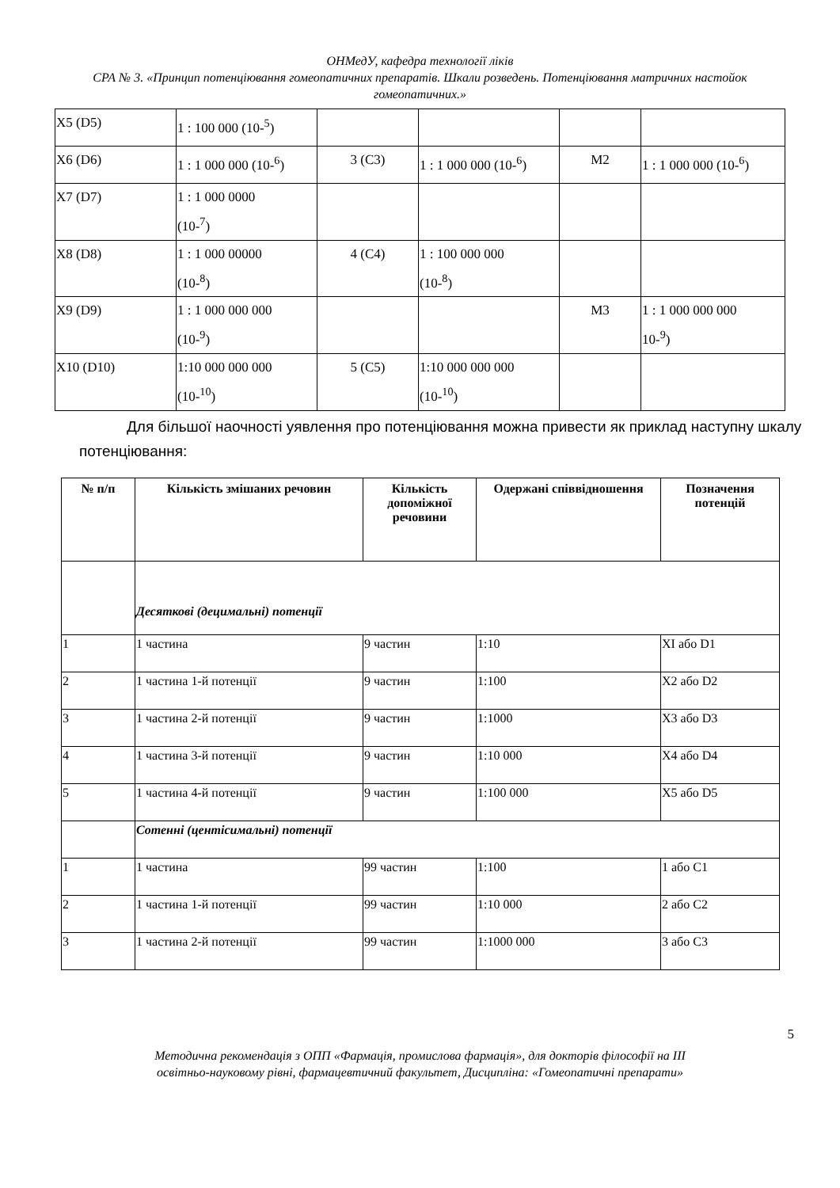ОНМедУ, кафедра технології ліків
СРА № 3. «Принцип потенціювання гомеопатичних препаратів. Шкали розведень. Потенціювання матричних настойок гомеопатичних.»
| X5 (D5) | 1 : 100 000 (10-<sup>5</sup>) | | | | |
| X6 (D6) | 1 : 1 000 000 (10-<sup>6</sup>) | 3 (C3) | 1 : 1 000 000 (10-<sup>6</sup>) | M2 | 1 : 1 000 000 (10-<sup>6</sup>) |
| X7 (D7) | 1 : 1 000 0000 (10-<sup>7</sup>) | | | | |
| X8 (D8) | 1 : 1 000 00000 (10-<sup>8</sup>) | 4 (C4) | 1 : 100 000 000 (10-<sup>8</sup>) | | |
| X9 (D9) | 1 : 1 000 000 000 (10-<sup>9</sup>) | | | M3 | 1 : 1 000 000 000 10-<sup>9</sup>) |
| X10 (D10) | 1:10 000 000 000 (10-<sup>10</sup>) | 5 (C5) | 1:10 000 000 000 (10-<sup>10</sup>) | | |
Для більшої наочності уявлення про потенціювання можна привести як приклад наступну шкалу потенціювання:
| № п/п | Кількість змішаних речовин | Кількість допоміжної речовини | Одержані співвідношення | Позначення потенцій |
| --- | --- | --- | --- | --- |
| | Десяткові (децимальні) потенції | | | |
| 1 | 1 частина | 9 частин | 1:10 | XI або D1 |
| 2 | 1 частина 1-й потенції | 9 частин | 1:100 | X2 або D2 |
| 3 | 1 частина 2-й потенції | 9 частин | 1:1000 | X3 або D3 |
| 4 | 1 частина 3-й потенції | 9 частин | 1:10 000 | X4 або D4 |
| 5 | 1 частина 4-й потенції | 9 частин | 1:100 000 | X5 або D5 |
| | Сотенні (центісимальні) потенції | | | |
| 1 | 1 частина | 99 частин | 1:100 | 1 або C1 |
| 2 | 1 частина 1-й потенції | 99 частин | 1:10 000 | 2 або C2 |
| 3 | 1 частина 2-й потенції | 99 частин | 1:1000 000 | 3 або C3 |
5
Методична рекомендація з ОПП «Фармація, промислова фармація», для докторів філософії на III
освітньо-науковому рівні, фармацевтичний факультет, Дисципліна: «Гомеопатичні препарати»